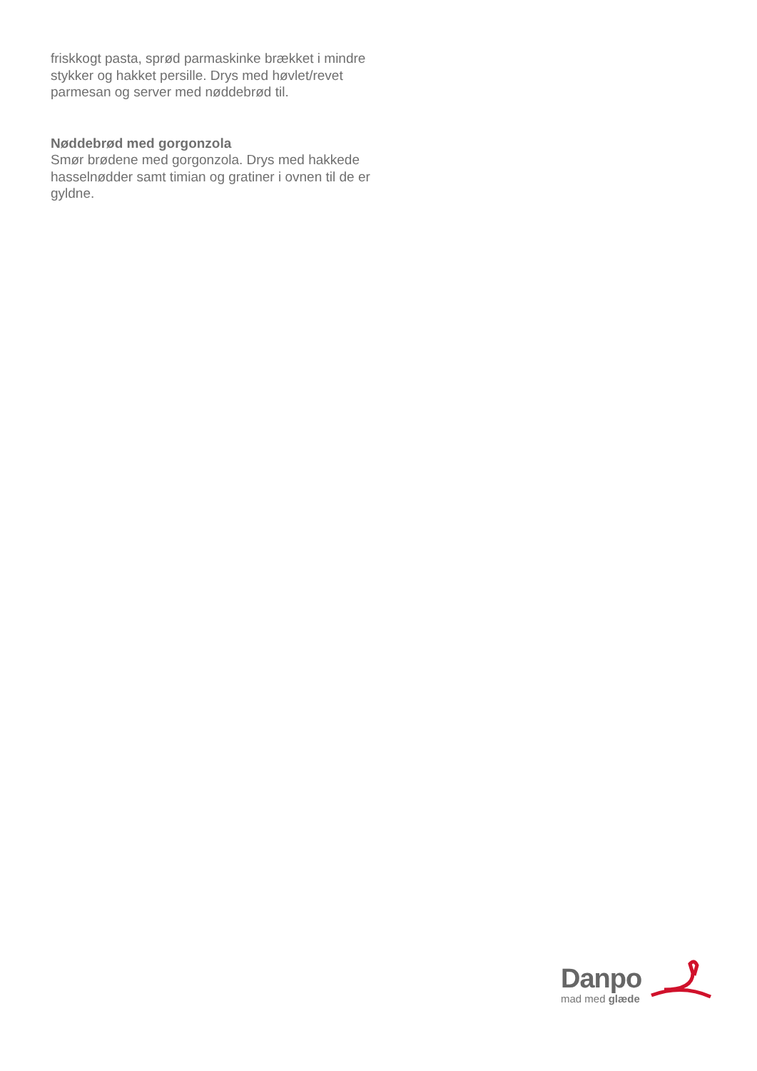friskkogt pasta, sprød parmaskinke brækket i mindre stykker og hakket persille. Drys med høvlet/revet parmesan og server med nøddebrød til.
Nøddebrød med gorgonzola
Smør brødene med gorgonzola. Drys med hakkede hasselnødder samt timian og gratiner i ovnen til de er gyldne.
Danpo
mad med glæde